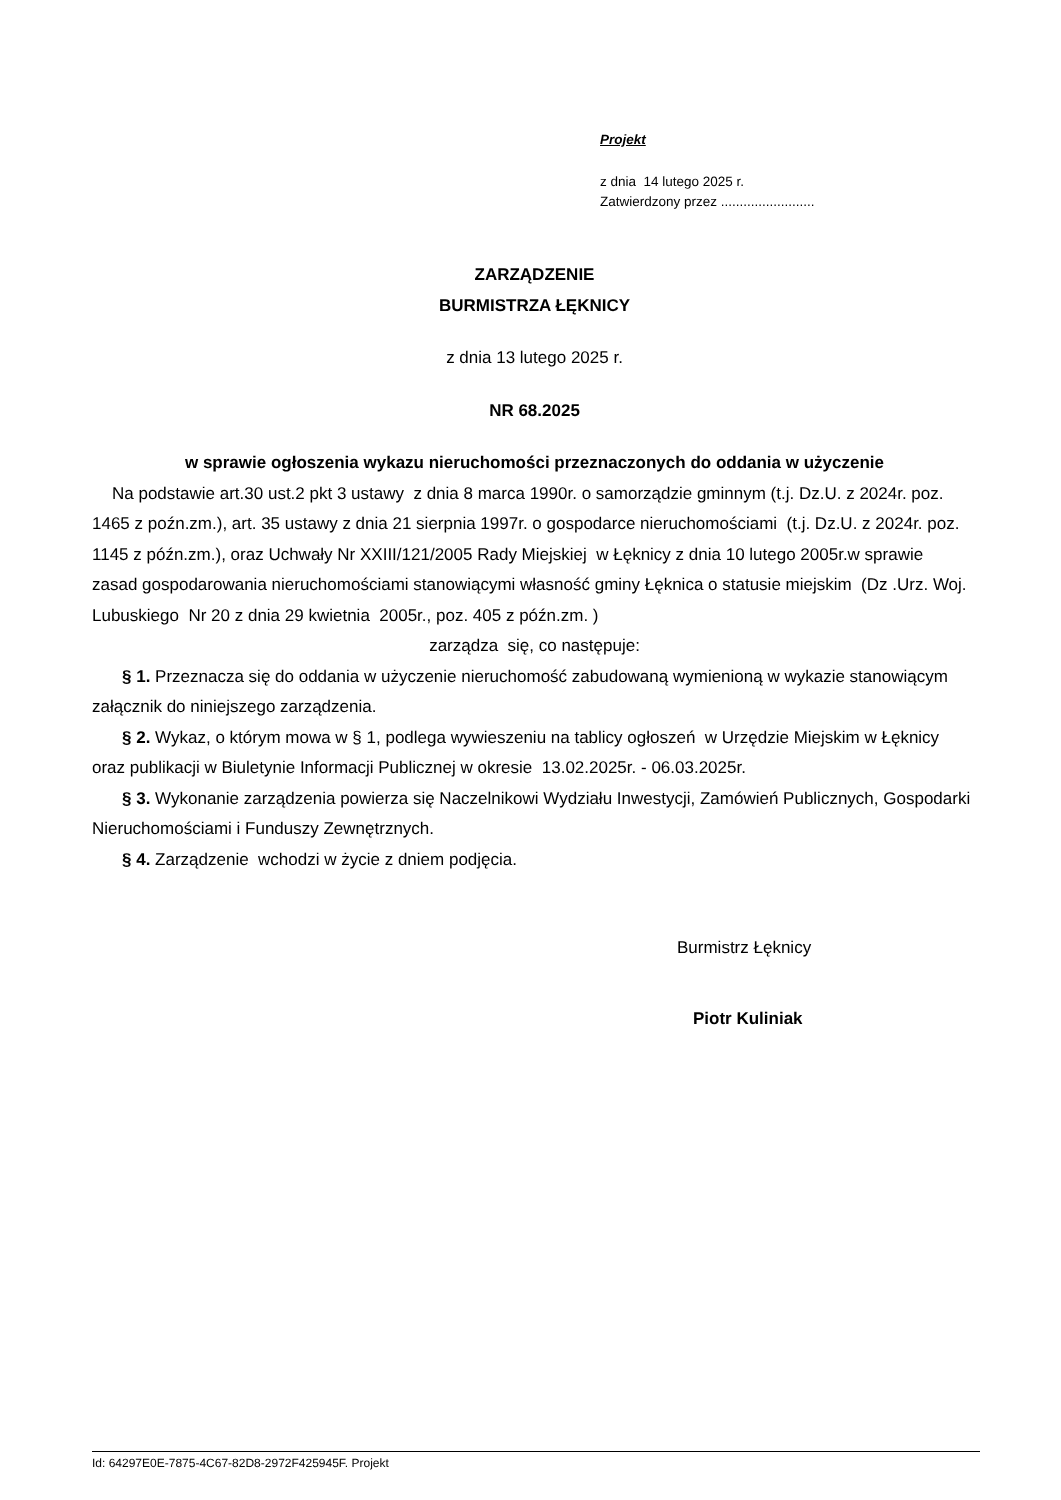Projekt
z dnia 14 lutego 2025 r.
Zatwierdzony przez .........................
ZARZĄDZENIE
BURMISTRZA ŁĘKNICY
z dnia 13 lutego 2025 r.
NR 68.2025
w sprawie ogłoszenia wykazu nieruchomości przeznaczonych do oddania w użyczenie
Na podstawie art.30 ust.2 pkt 3 ustawy z dnia 8 marca 1990r. o samorządzie gminnym (t.j. Dz.U. z 2024r. poz. 1465 z poźn.zm.), art. 35 ustawy z dnia 21 sierpnia 1997r. o gospodarce nieruchomościami (t.j. Dz.U. z 2024r. poz. 1145 z późn.zm.), oraz Uchwały Nr XXIII/121/2005 Rady Miejskiej w Łęknicy z dnia 10 lutego 2005r.w sprawie zasad gospodarowania nieruchomościami stanowiącymi własność gminy Łęknica o statusie miejskim (Dz .Urz. Woj. Lubuskiego Nr 20 z dnia 29 kwietnia 2005r., poz. 405 z późn.zm. )
zarządza się, co następuje:
§ 1. Przeznacza się do oddania w użyczenie nieruchomość zabudowaną wymienioną w wykazie stanowiącym załącznik do niniejszego zarządzenia.
§ 2. Wykaz, o którym mowa w § 1, podlega wywieszeniu na tablicy ogłoszeń w Urzędzie Miejskim w Łęknicy oraz publikacji w Biuletynie Informacji Publicznej w okresie 13.02.2025r. - 06.03.2025r.
§ 3. Wykonanie zarządzenia powierza się Naczelnikowi Wydziału Inwestycji, Zamówień Publicznych, Gospodarki Nieruchomościami i Funduszy Zewnętrznych.
§ 4. Zarządzenie wchodzi w życie z dniem podjęcia.
Burmistrz Łęknicy
Piotr Kuliniak
Id: 64297E0E-7875-4C67-82D8-2972F425945F. Projekt